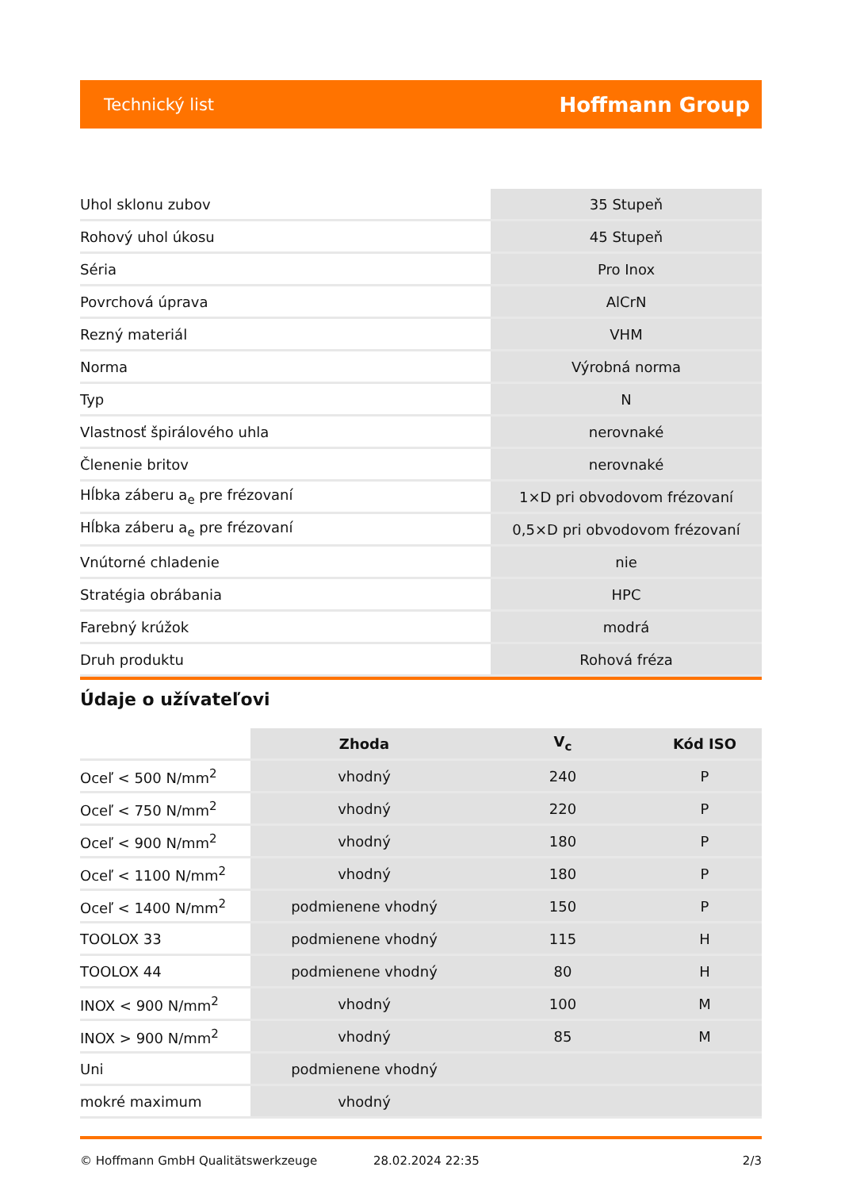Technický list Hoffmann Group
| Uhol sklonu zubov | 35 Stupeň |
| Rohový uhol úkosu | 45 Stupeň |
| Séria | Pro Inox |
| Povrchová úprava | AlCrN |
| Rezný materiál | VHM |
| Norma | Výrobná norma |
| Typ | N |
| Vlastnosť špirálového uhla | nerovnaké |
| Členenie britov | nerovnaké |
| Hĺbka záberu a<sub>e</sub> pre frézovaní | 1×D pri obvodovom frézovaní |
| Hĺbka záberu a<sub>e</sub> pre frézovaní | 0,5×D pri obvodovom frézovaní |
| Vnútorné chladenie | nie |
| Stratégia obrábania | HPC |
| Farebný krúžok | modrá |
| Druh produktu | Rohová fréza |
Údaje o užívateľovi
| | Zhoda | V<sub>c</sub> | Kód ISO |
| Oceľ < 500 N/mm<sup>2</sup> | vhodný | 240 | P |
| Oceľ < 750 N/mm<sup>2</sup> | vhodný | 220 | P |
| Oceľ < 900 N/mm<sup>2</sup> | vhodný | 180 | P |
| Oceľ < 1100 N/mm<sup>2</sup> | vhodný | 180 | P |
| Oceľ < 1400 N/mm<sup>2</sup> | podmienene vhodný | 150 | P |
| TOOLOX 33 | podmienene vhodný | 115 | H |
| TOOLOX 44 | podmienene vhodný | 80 | H |
| INOX < 900 N/mm<sup>2</sup> | vhodný | 100 | M |
| INOX > 900 N/mm<sup>2</sup> | vhodný | 85 | M |
| Uni | podmienene vhodný | | |
| mokré maximum | vhodný | | |
© Hoffmann GmbH Qualitätswerkzeuge 28.02.2024 22:35 2/3